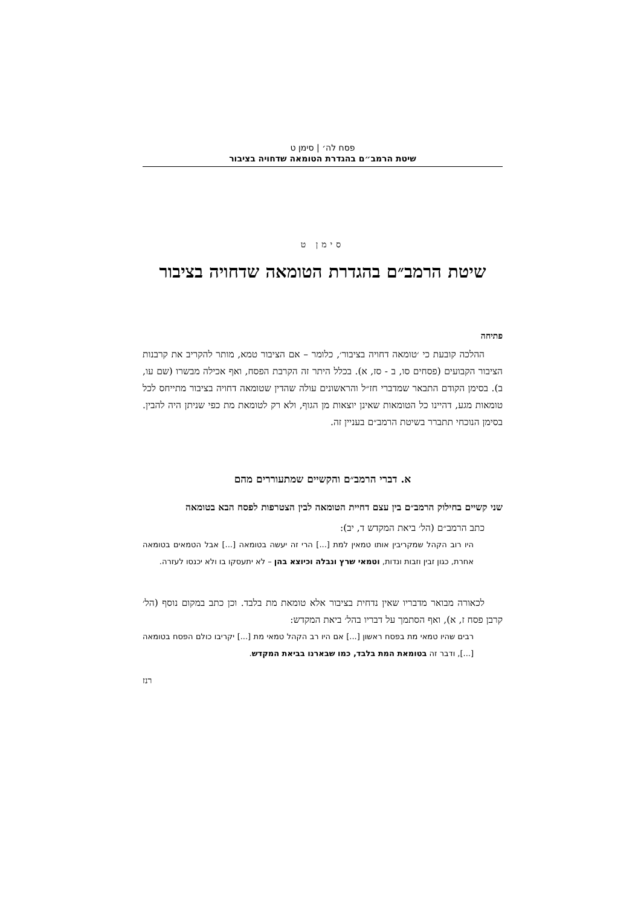פסח לה׳ | סימן ט
שיטת הרמב״ם בהגדרת הטומאה שדחויה בציבור
סימן ט
שיטת הרמב״ם בהגדרת הטומאה שדחויה בציבור
פתיחה
ההלכה קובעת כי ׳טומאה דחויה בציבור׳, כלומר – אם הציבור טמא, מותר להקריב את קרבנות הציבור הקבועים (פסחים סו, ב - סז, א). בכלל היתר זה הקרבת הפסח, ואף אכילה מבשרו (שם עו, ב). בסימן הקודם התבאר שמדברי חז״ל והראשונים עולה שהדין שטומאה דחויה בציבור מתייחס לכל טומאות מגע, דהיינו כל הטומאות שאינן יוצאות מן הגוף, ולא רק לטומאת מת כפי שניתן היה להבין. בסימן הנוכחי תתברר בשיטת הרמב״ם בעניין זה.
א. דברי הרמב״ם והקשיים שמתעוררים מהם
שני קשיים בחילוק הרמב״ם בין עצם דחיית הטומאה לבין הצטרפות לפסח הבא בטומאה
כתב הרמב״ם (הל׳ ביאת המקדש ד, יב):
היו רוב הקהל שמקריבין אותו טמאין למת [...] הרי זה יעשה בטומאה [...] אבל הטמאים בטומאה אחרת, כגון זבין וזבות ונדות, וטמאי שרץ ונבלה וכיוצא בהן – לא יתעסקו בו ולא יכנסו לעזרה.
לכאורה מבואר מדבריו שאין נדחית בציבור אלא טומאת מת בלבד. וכן כתב במקום נוסף (הל׳ קרבן פסח ז, א), ואף הסתמך על דבריו בהל׳ ביאת המקדש:
רבים שהיו טמאי מת בפסח ראשון [...] אם היו רב הקהל טמאי מת [...] יקריבו כולם הפסח בטומאה [...], ודבר זה בטומאת המת בלבד, כמו שבארנו בביאת המקדש.
רנז